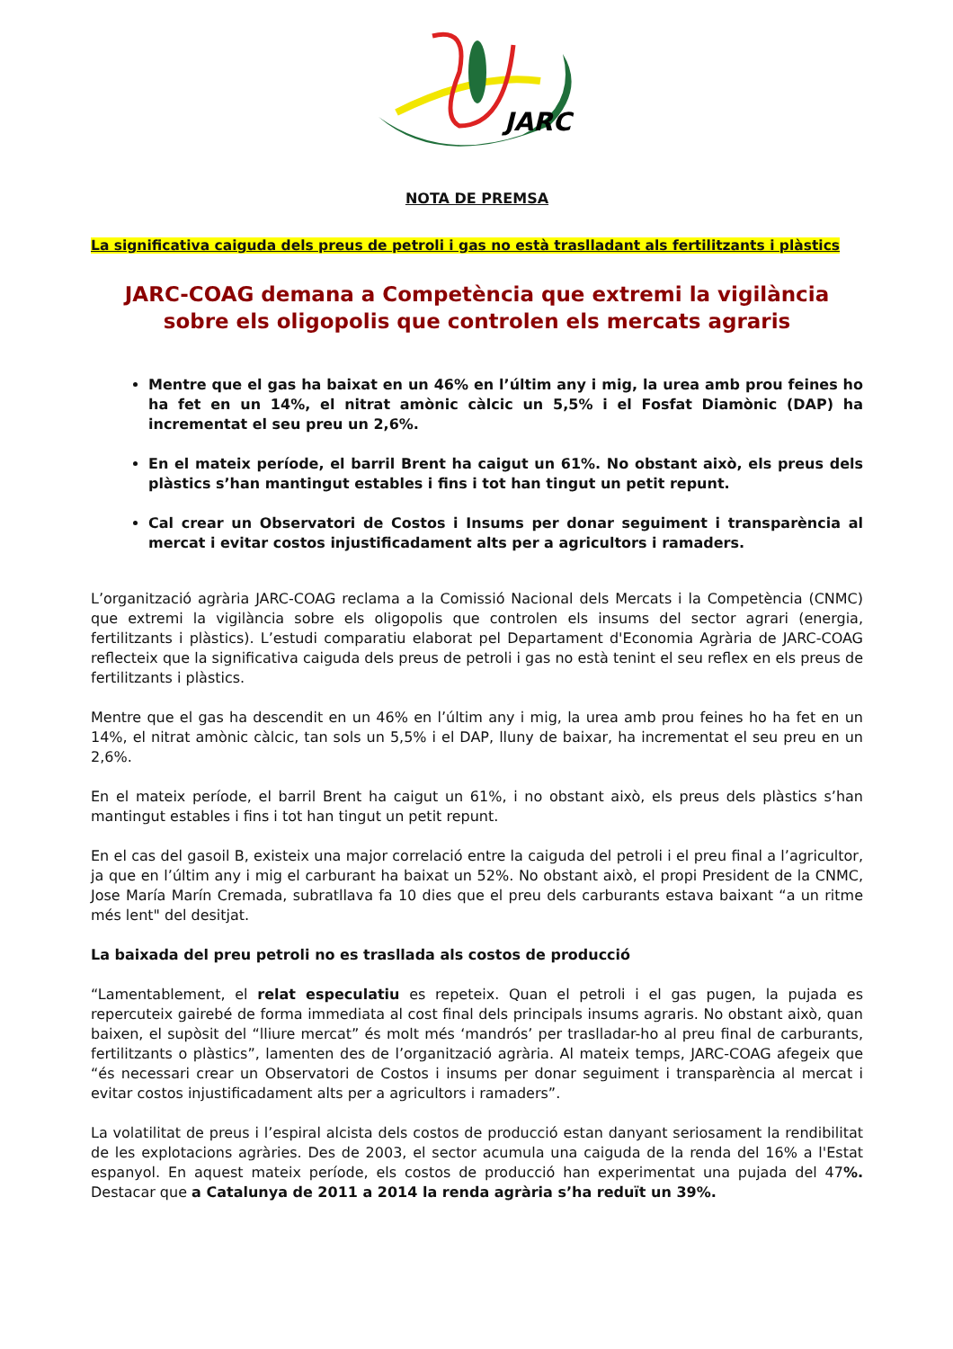JARC
NOTA DE PREMSA
La significativa caiguda dels preus de petroli i gas no està traslladant als fertilitzants i plàstics
JARC-COAG demana a Competència que extremi la vigilància sobre els oligopolis que controlen els mercats agraris
Mentre que el gas ha baixat en un 46% en l’últim any i mig, la urea amb prou feines ho ha fet en un 14%, el nitrat amònic càlcic un 5,5% i el Fosfat Diamònic (DAP) ha incrementat el seu preu un 2,6%.
En el mateix període, el barril Brent ha caigut un 61%. No obstant això, els preus dels plàstics s’han mantingut estables i fins i tot han tingut un petit repunt.
Cal crear un Observatori de Costos i Insums per donar seguiment i transparència al mercat i evitar costos injustificadament alts per a agricultors i ramaders.
L’organització agrària JARC-COAG reclama a la Comissió Nacional dels Mercats i la Competència (CNMC) que extremi la vigilància sobre els oligopolis que controlen els insums del sector agrari (energia, fertilitzants i plàstics). L’estudi comparatiu elaborat pel Departament d'Economia Agrària de JARC-COAG reflecteix que la significativa caiguda dels preus de petroli i gas no està tenint el seu reflex en els preus de fertilitzants i plàstics.
Mentre que el gas ha descendit en un 46% en l’últim any i mig, la urea amb prou feines ho ha fet en un 14%, el nitrat amònic càlcic, tan sols un 5,5% i el DAP, lluny de baixar, ha incrementat el seu preu en un 2,6%.
En el mateix període, el barril Brent ha caigut un 61%, i no obstant això, els preus dels plàstics s’han mantingut estables i fins i tot han tingut un petit repunt.
En el cas del gasoil B, existeix una major correlació entre la caiguda del petroli i el preu final a l’agricultor, ja que en l’últim any i mig el carburant ha baixat un 52%. No obstant això, el propi President de la CNMC, Jose María Marín Cremada, subratllava fa 10 dies que el preu dels carburants estava baixant “a un ritme més lent" del desitjat.
La baixada del preu petroli no es trasllada als costos de producció
“Lamentablement, el relat especulatiu es repeteix. Quan el petroli i el gas pugen, la pujada es repercuteix gairebé de forma immediata al cost final dels principals insums agraris. No obstant això, quan baixen, el supòsit del “lliure mercat” és molt més ‘mandrós’ per traslladar-ho al preu final de carburants, fertilitzants o plàstics”, lamenten des de l’organització agrària. Al mateix temps, JARC-COAG afegeix que “és necessari crear un Observatori de Costos i insums per donar seguiment i transparència al mercat i evitar costos injustificadament alts per a agricultors i ramaders”.
La volatilitat de preus i l’espiral alcista dels costos de producció estan danyant seriosament la rendibilitat de les explotacions agràries. Des de 2003, el sector acumula una caiguda de la renda del 16% a l'Estat espanyol. En aquest mateix període, els costos de producció han experimentat una pujada del 47%. Destacar que a Catalunya de 2011 a 2014 la renda agrària s’ha reduït un 39%.